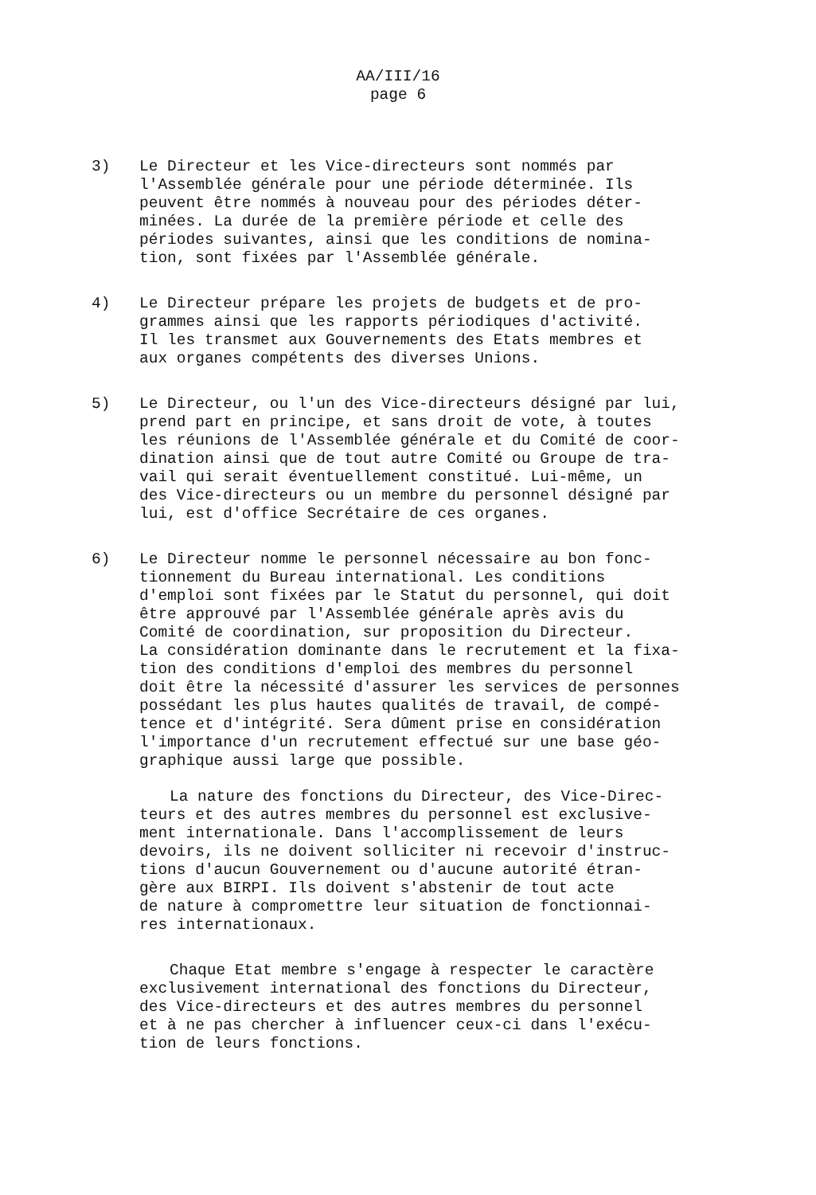AA/III/16
page 6
3) Le Directeur et les Vice-directeurs sont nommés par
l'Assemblée générale pour une période déterminée. Ils
peuvent être nommés à nouveau pour des périodes déter-
minées. La durée de la première période et celle des
périodes suivantes, ainsi que les conditions de nomina-
tion, sont fixées par l'Assemblée générale.
4) Le Directeur prépare les projets de budgets et de pro-
grammes ainsi que les rapports périodiques d'activité.
Il les transmet aux Gouvernements des Etats membres et
aux organes compétents des diverses Unions.
5) Le Directeur, ou l'un des Vice-directeurs désigné par lui,
prend part en principe, et sans droit de vote, à toutes
les réunions de l'Assemblée générale et du Comité de coor-
dination ainsi que de tout autre Comité ou Groupe de tra-
vail qui serait éventuellement constitué. Lui-même, un
des Vice-directeurs ou un membre du personnel désigné par
lui, est d'office Secrétaire de ces organes.
6) Le Directeur nomme le personnel nécessaire au bon fonc-
tionnement du Bureau international. Les conditions
d'emploi sont fixées par le Statut du personnel, qui doit
être approuvé par l'Assemblée générale après avis du
Comité de coordination, sur proposition du Directeur.
La considération dominante dans le recrutement et la fixa-
tion des conditions d'emploi des membres du personnel
doit être la nécessité d'assurer les services de personnes
possédant les plus hautes qualités de travail, de compé-
tence et d'intégrité. Sera dûment prise en considération
l'importance d'un recrutement effectué sur une base géo-
graphique aussi large que possible.
La nature des fonctions du Directeur, des Vice-Direc-
teurs et des autres membres du personnel est exclusive-
ment internationale. Dans l'accomplissement de leurs
devoirs, ils ne doivent solliciter ni recevoir d'instruc-
tions d'aucun Gouvernement ou d'aucune autorité étran-
gère aux BIRPI. Ils doivent s'abstenir de tout acte
de nature à compromettre leur situation de fonctionnai-
res internationaux.
Chaque Etat membre s'engage à respecter le caractère
exclusivement international des fonctions du Directeur,
des Vice-directeurs et des autres membres du personnel
et à ne pas chercher à influencer ceux-ci dans l'exécu-
tion de leurs fonctions.